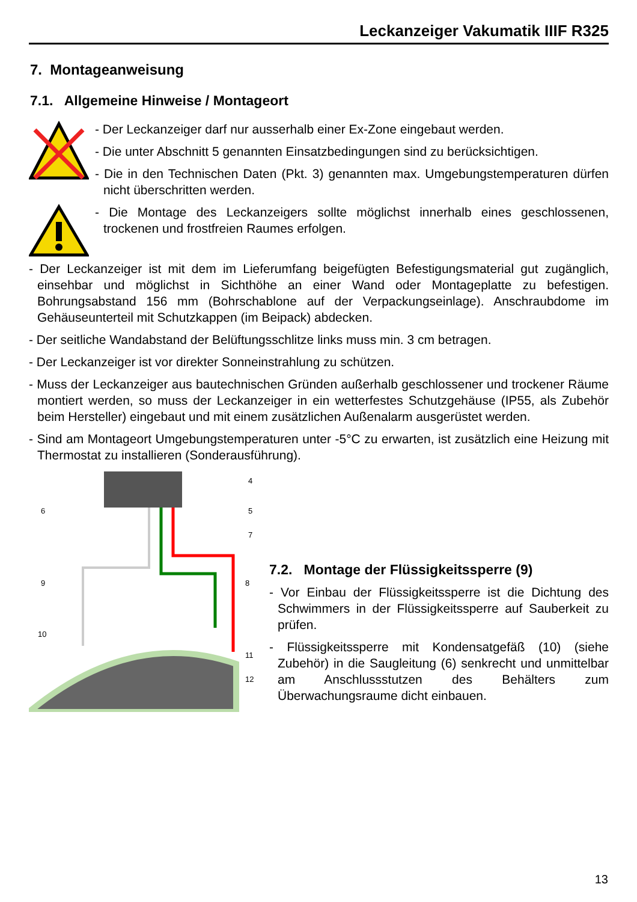Leckanzeiger Vakumatik IIIF R325
7. Montageanweisung
7.1. Allgemeine Hinweise / Montageort
- Der Leckanzeiger darf nur ausserhalb einer Ex-Zone eingebaut werden.
- Die unter Abschnitt 5 genannten Einsatzbedingungen sind zu berücksichtigen.
- Die in den Technischen Daten (Pkt. 3) genannten max. Umgebungstemperaturen dürfen nicht überschritten werden.
- Die Montage des Leckanzeigers sollte möglichst innerhalb eines geschlossenen, trockenen und frostfreien Raumes erfolgen.
- Der Leckanzeiger ist mit dem im Lieferumfang beigefügten Befestigungsmaterial gut zugänglich, einsehbar und möglichst in Sichthöhe an einer Wand oder Montageplatte zu befestigen. Bohrungsabstand 156 mm (Bohrschablone auf der Verpackungseinlage). Anschraubdome im Gehäuseunterteil mit Schutzkappen (im Beipack) abdecken.
- Der seitliche Wandabstand der Belüftungsschlitze links muss min. 3 cm betragen.
- Der Leckanzeiger ist vor direkter Sonneinstrahlung zu schützen.
- Muss der Leckanzeiger aus bautechnischen Gründen außerhalb geschlossener und trockener Räume montiert werden, so muss der Leckanzeiger in ein wetterfestes Schutzgehäuse (IP55, als Zubehör beim Hersteller) eingebaut und mit einem zusätzlichen Außenalarm ausgerüstet werden.
- Sind am Montageort Umgebungstemperaturen unter -5°C zu erwarten, ist zusätzlich eine Heizung mit Thermostat zu installieren (Sonderausführung).
6
4
5
7
9
8
10
11
12
7.2. Montage der Flüssigkeitssperre (9)
- Vor Einbau der Flüssigkeitssperre ist die Dichtung des Schwimmers in der Flüssigkeitssperre auf Sauberkeit zu prüfen.
- Flüssigkeitssperre mit Kondensatgefäß (10) (siehe Zubehör) in die Saugleitung (6) senkrecht und unmittelbar am Anschlussstutzen des Behälters zum Überwachungsraume dicht einbauen.
13